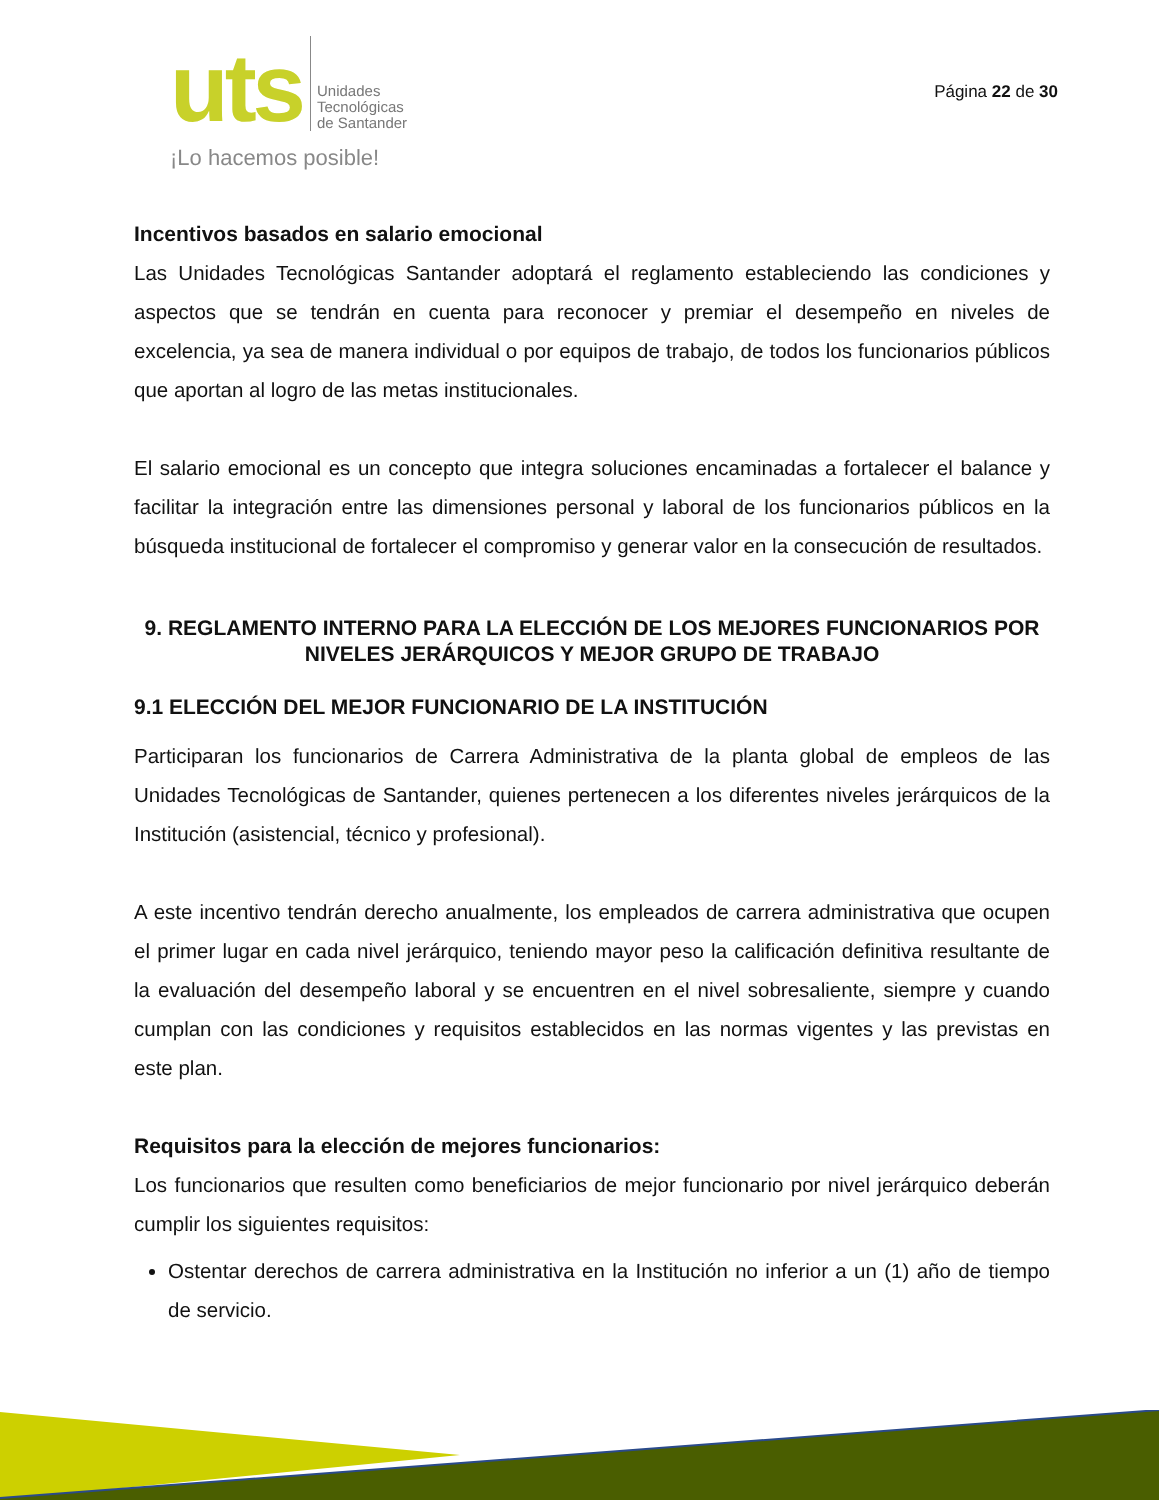uts
Unidades
Tecnológicas
de Santander
¡Lo hacemos posible!
Página 22 de 30
Incentivos basados en salario emocional
Las Unidades Tecnológicas Santander adoptará el reglamento estableciendo las condiciones y aspectos que se tendrán en cuenta para reconocer y premiar el desempeño en niveles de excelencia, ya sea de manera individual o por equipos de trabajo, de todos los funcionarios públicos que aportan al logro de las metas institucionales.
El salario emocional es un concepto que integra soluciones encaminadas a fortalecer el balance y facilitar la integración entre las dimensiones personal y laboral de los funcionarios públicos en la búsqueda institucional de fortalecer el compromiso y generar valor en la consecución de resultados.
9. REGLAMENTO INTERNO PARA LA ELECCIÓN DE LOS MEJORES FUNCIONARIOS POR NIVELES JERÁRQUICOS Y MEJOR GRUPO DE TRABAJO
9.1 ELECCIÓN DEL MEJOR FUNCIONARIO DE LA INSTITUCIÓN
Participaran los funcionarios de Carrera Administrativa de la planta global de empleos de las Unidades Tecnológicas de Santander, quienes pertenecen a los diferentes niveles jerárquicos de la Institución (asistencial, técnico y profesional).
A este incentivo tendrán derecho anualmente, los empleados de carrera administrativa que ocupen el primer lugar en cada nivel jerárquico, teniendo mayor peso la calificación definitiva resultante de la evaluación del desempeño laboral y se encuentren en el nivel sobresaliente, siempre y cuando cumplan con las condiciones y requisitos establecidos en las normas vigentes y las previstas en este plan.
Requisitos para la elección de mejores funcionarios:
Los funcionarios que resulten como beneficiarios de mejor funcionario por nivel jerárquico deberán cumplir los siguientes requisitos:
Ostentar derechos de carrera administrativa en la Institución no inferior a un (1) año de tiempo de servicio.